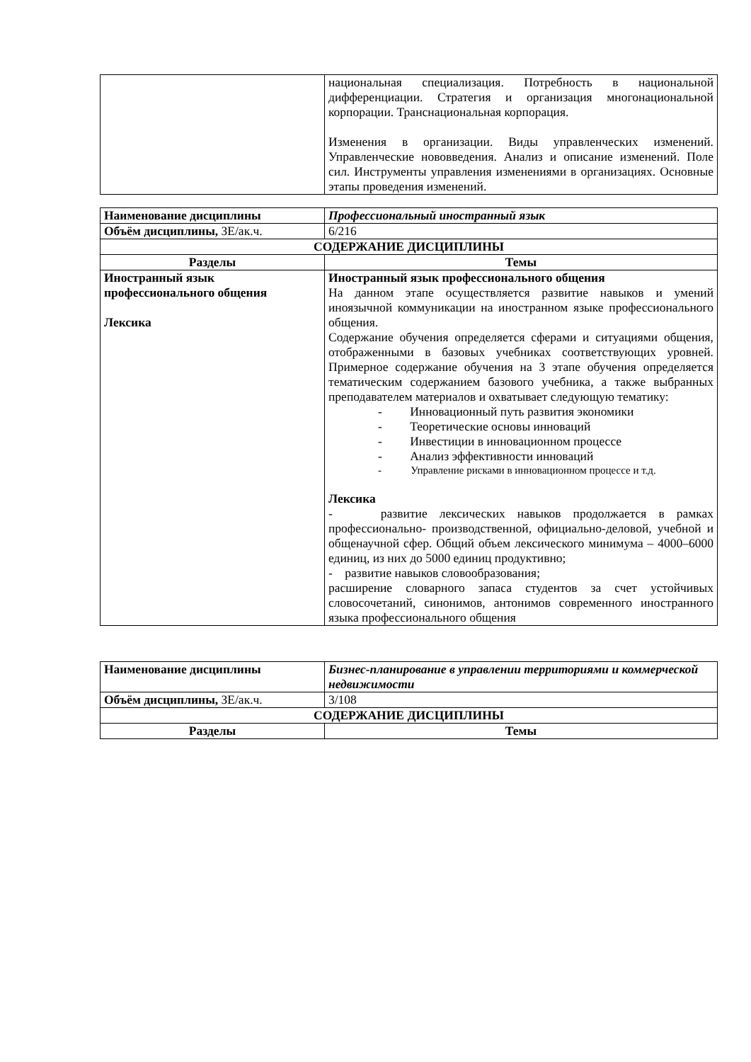| | национальная специализация. Потребность в национальной дифференциации. Стратегия и организация многонациональной корпорации. Транснациональная корпорация. Изменения в организации. Виды управленческих изменений. Управленческие нововведения. Анализ и описание изменений. Поле сил. Инструменты управления изменениями в организациях. Основные этапы проведения изменений. |
| Наименование дисциплины | Профессиональный иностранный язык |
| Объём дисциплины, ЗЕ/ак.ч. | 6/216 |
| СОДЕРЖАНИЕ ДИСЦИПЛИНЫ | |
| Разделы | Темы |
| Иностранный язык профессионального общения Лексика | Иностранный язык профессионального общения На данном этапе осуществляется развитие навыков и умений иноязычной коммуникации на иностранном языке профессионального общения. Содержание обучения определяется сферами и ситуациями общения, отображенными в базовых учебниках соответствующих уровней. Примерное содержание обучения на 3 этапе обучения определяется тематическим содержанием базового учебника, а также выбранных преподавателем материалов и охватывает следующую тематику: - Инновационный путь развития экономики - Теоретические основы инноваций - Инвестиции в инновационном процессе - Анализ эффективности инноваций - Управление рисками в инновационном процессе и т.д. Лексика - развитие лексических навыков продолжается в рамках профессионально- производственной, официально-деловой, учебной и общенаучной сфер. Общий объем лексического минимума – 4000–6000 единиц, из них до 5000 единиц продуктивно; - развитие навыков словообразования; расширение словарного запаса студентов за счет устойчивых словосочетаний, синонимов, антонимов современного иностранного языка профессионального общения |
| Наименование дисциплины | Бизнес-планирование в управлении территориями и коммерческой недвижимости |
| Объём дисциплины, ЗЕ/ак.ч. | 3/108 |
| СОДЕРЖАНИЕ ДИСЦИПЛИНЫ | |
| Разделы | Темы |